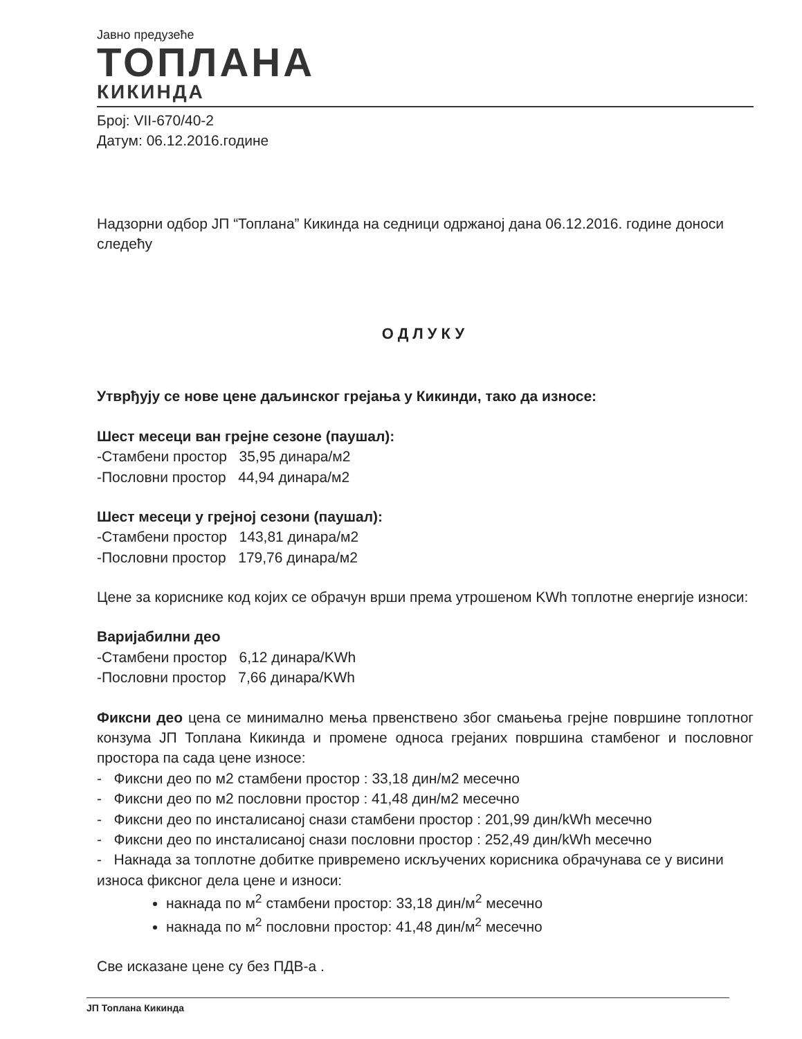Јавно предузеће
ТОПЛАНА
КИКИНДА
Број: VII-670/40-2
Датум: 06.12.2016.године
Надзорни одбор ЈП “Топлана” Кикинда на седници одржаној дана 06.12.2016. године доноси следећу
ОДЛУКУ
Утврђују се нове цене даљинског грејања у Кикинди, тако да износе:
Шест месеци ван грејне сезоне (паушал):
-Стамбени простор 35,95 динара/м2
-Пословни простор 44,94 динара/м2
Шест месеци у грејној сезони (паушал):
-Стамбени простор 143,81 динара/м2
-Пословни простор 179,76 динара/м2
Цене за кориснике код којих се обрачун врши према утрошеном KWh топлотне енергије износи:
Варијабилни део
-Стамбени простор 6,12 динара/KWh
-Пословни простор 7,66 динара/KWh
Фиксни део цена се минимално мења првенствено због смањења грејне површине топлотног конзума ЈП Топлана Кикинда и промене односа грејаних површина стамбеног и пословног простора па сада цене износе:
- Фиксни део по м2 стамбени простор : 33,18 дин/м2 месечно
- Фиксни део по м2 пословни простор : 41,48 дин/м2 месечно
- Фиксни део по инсталисаној снази стамбени простор : 201,99 дин/kWh месечно
- Фиксни део по инсталисаној снази пословни простор : 252,49 дин/kWh месечно
- Накнада за топлотне добитке привремено искључених корисника обрачунава се у висини износа фиксног дела цене и износи:
накнада по м<sup>2</sup> стамбени простор: 33,18 дин/м<sup>2</sup> месечно
накнада по м<sup>2</sup> пословни простор: 41,48 дин/м<sup>2</sup> месечно
Све исказане цене су без ПДВ-а .
ЈП Топлана Кикинда